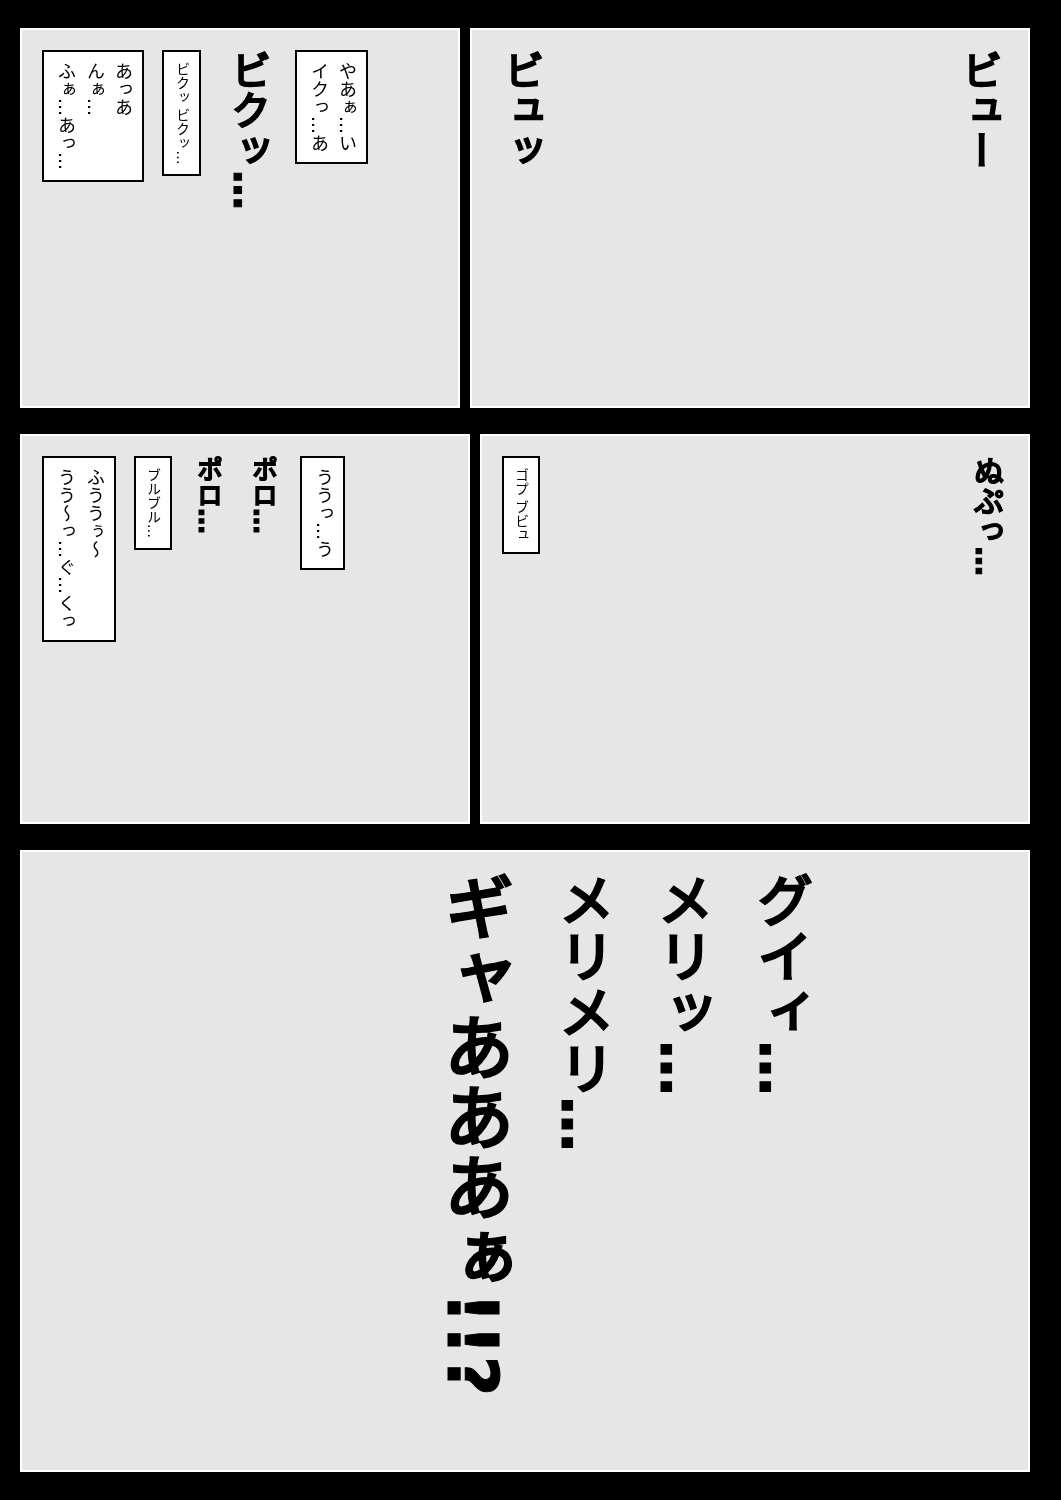あっあ
んぁ…
ふぁ…あっ…
ビクッ ビクッ…
ビクッ…
やあぁ…い
イクっ…あ
ビュッ
ビュー
ふううぅ〜
うう〜っ…ぐ…くっ
ブルブル…
ポロ…
ポロ…
ううっ…う
ゴプ ブビュ
ぬぷっ…
ギャあああぁ!!?
メリメリ…
メリッ…
グイィ…